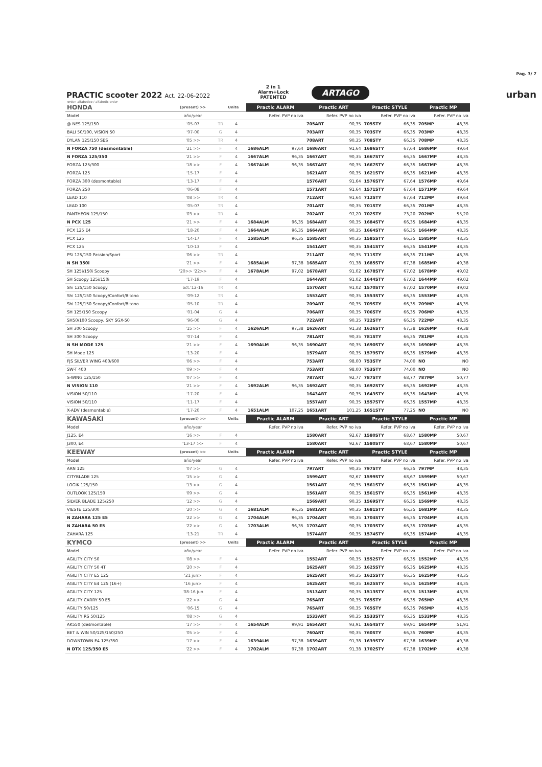PRACTIC scooter 2022 Act. 22-06-2022
2 in 1
Alarm+Lock
PATENTED
ARTAGO
urban
Pag. 3/ 7
orden alfabetico / alfabetic order
| HONDA | (present) >> | | Unite | Practic ALARM | | Practic ART | | Practic STYLE | | Practic MP | |
| Model | año/year | | | Refer. PVP no iva | | Refer. PVP no iva | | Refer. PVP no iva | | Refer. PVP no iva | |
| @ NES 125/150 | '05-07 | TR | 4 | | | 705ART | 90,35 | 705STY | 66,35 | 705MP | 48,35 |
| BALI 50/100, VISION 50 | '97-00 | G | 4 | | | 703ART | 90,35 | 703STY | 66,35 | 703MP | 48,35 |
| DYLAN 125/150 SES | '05 >> | TR | 4 | | | 708ART | 90,35 | 708STY | 66,35 | 708MP | 48,35 |
| N FORZA 750 (desmontable) | '21 >> | F | 4 | 1686ALM | 97,64 | 1686ART | 91,64 | 1686STY | 67,64 | 1686MP | 49,64 |
| N FORZA 125/350 | '21 >> | F | 4 | 1667ALM | 96,35 | 1667ART | 90,35 | 1667STY | 66,35 | 1667MP | 48,35 |
| FORZA 125/300 | '18 >> | F | 4 | 1667ALM | 96,35 | 1667ART | 90,35 | 1667STY | 66,35 | 1667MP | 48,35 |
| FORZA 125 | '15-17 | F | 4 | | | 1621ART | 90,35 | 1621STY | 66,35 | 1621MP | 48,35 |
| FORZA 300 (desmontable) | '13-17 | F | 4 | | | 1576ART | 91,64 | 1576STY | 67,64 | 1576MP | 49,64 |
| FORZA 250 | '06-08 | F | 4 | | | 1571ART | 91,64 | 1571STY | 67,64 | 1571MP | 49,64 |
| LEAD 110 | '08 >> | TR | 4 | | | 712ART | 91,64 | 712STY | 67,64 | 712MP | 49,64 |
| LEAD 100 | '05-07 | TR | 4 | | | 701ART | 90,35 | 701STY | 66,35 | 701MP | 48,35 |
| PANTHEON 125/150 | '03 >> | TR | 4 | | | 702ART | 97,20 | 702STY | 73,20 | 702MP | 55,20 |
| N PCX 125 | '21 >> | F | 4 | 1684ALM | 96,35 | 1684ART | 90,35 | 1684STY | 66,35 | 1684MP | 48,35 |
| PCX 125 E4 | '18-20 | F | 4 | 1664ALM | 96,35 | 1664ART | 90,35 | 1664STY | 66,35 | 1664MP | 48,35 |
| PCX 125 | '14-17 | F | 4 | 1585ALM | 96,35 | 1585ART | 90,35 | 1585STY | 66,35 | 1585MP | 48,35 |
| PCX 125 | '10-13 | F | 4 | | | 1541ART | 90,35 | 1541STY | 66,35 | 1541MP | 48,35 |
| PSi 125/150 Passion/Sport | '06 >> | TR | 4 | | | 711ART | 90,35 | 711STY | 66,35 | 711MP | 48,35 |
| N SH 350i | '21 >> | F | 4 | 1685ALM | 97,38 | 1685ART | 91,38 | 1685STY | 67,38 | 1685MP | 49,38 |
| SH 125i/150i Scoopy | '20>> '22>> | F | 4 | 1678ALM | 97,02 | 1678ART | 91,02 | 1678STY | 67,02 | 1678MP | 49,02 |
| SH Scoopy 125i/150i | '17-19 | F | 4 | | | 1644ART | 91,02 | 1644STY | 67,02 | 1644MP | 49,02 |
| Shi 125/150 Scoopy | oct.'12-16 | TR | 4 | | | 1570ART | 91,02 | 1570STY | 67,02 | 1570MP | 49,02 |
| Shi 125/150 Scoopy/Confort/Bitono | '09-12 | TR | 4 | | | 1553ART | 90,35 | 1553STY | 66,35 | 1553MP | 48,35 |
| Shi 125/150 Scoopy/Confort/Bitono | '05-10 | TR | 4 | | | 709ART | 90,35 | 709STY | 66,35 | 709MP | 48,35 |
| SH 125/150 Scoopy | '01-04 | G | 4 | | | 706ART | 90,35 | 706STY | 66,35 | 706MP | 48,35 |
| SH50/100 Scoopy, SKY SGX-50 | '96-00 | G | 4 | | | 722ART | 90,35 | 722STY | 66,35 | 722MP | 48,35 |
| SH 300 Scoopy | '15 >> | F | 4 | 1626ALM | 97,38 | 1626ART | 91,38 | 1626STY | 67,38 | 1626MP | 49,38 |
| SH 300 Scoopy | '07-14 | F | 4 | | | 781ART | 90,35 | 781STY | 66,35 | 781MP | 48,35 |
| N SH MODE 125 | '21 >> | F | 4 | 1690ALM | 96,35 | 1690ART | 90,35 | 1690STY | 66,35 | 1690MP | 48,35 |
| SH Mode 125 | '13-20 | F | 4 | | | 1579ART | 90,35 | 1579STY | 66,35 | 1579MP | 48,35 |
| FJS SILVER WING 400/600 | '06 >> | F | 4 | | | 753ART | 98,00 | 753STY | 74,00 | NO | NO |
| SW-T 400 | '09 >> | F | 4 | | | 753ART | 98,00 | 753STY | 74,00 | NO | NO |
| S-WING 125/150 | '07 >> | F | 4 | | | 787ART | 92,77 | 787STY | 68,77 | 787MP | 50,77 |
| N VISION 110 | '21 >> | F | 4 | 1692ALM | 96,35 | 1692ART | 90,35 | 1692STY | 66,35 | 1692MP | 48,35 |
| VISION 50/110 | '17-20 | F | 4 | | | 1643ART | 90,35 | 1643STY | 66,35 | 1643MP | 48,35 |
| VISION 50/110 | '11-17 | F | 4 | | | 1557ART | 90,35 | 1557STY | 66,35 | 1557MP | 48,35 |
| X-ADV (desmontable) | '17-20 | F | 4 | 1651ALM | 107,25 | 1651ART | 101,25 | 1651STY | 77,25 | NO | NO |
| KAWASAKI | (present) >> | | Units | Practic ALARM | | Practic ART | | Practic STYLE | | Practic MP | |
| Model | año/year | | | Refer. PVP no iva | | Refer. PVP no iva | | Refer. PVP no iva | | Refer. PVP no iva | |
| J125, E4 | '16 >> | F | 4 | | | 1580ART | 92,67 | 1580STY | 68,67 | 1580MP | 50,67 |
| J300, E4 | '13-17 >> | F | 4 | | | 1580ART | 92,67 | 1580STY | 68,67 | 1580MP | 50,67 |
| KEEWAY | (present) >> | | Units | Practic ALARM | | Practic ART | | Practic STYLE | | Practic MP | |
| Model | año/year | | | Refer. PVP no iva | | Refer. PVP no iva | | Refer. PVP no iva | | Refer. PVP no iva | |
| ARN 125 | '07 >> | G | 4 | | | 797ART | 90,35 | 797STY | 66,35 | 797MP | 48,35 |
| CITYBLADE 125 | '15 >> | G | 4 | | | 1599ART | 92,67 | 1599STY | 68,67 | 1599MP | 50,67 |
| LOGIK 125/150 | '13 >> | G | 4 | | | 1561ART | 90,35 | 1561STY | 66,35 | 1561MP | 48,35 |
| OUTLOOK 125/150 | '09 >> | G | 4 | | | 1561ART | 90,35 | 1561STY | 66,35 | 1561MP | 48,35 |
| SILVER BLADE 125/250 | '12 >> | G | 4 | | | 1569ART | 90,35 | 1569STY | 66,35 | 1569MP | 48,35 |
| VIESTE 125/300 | '20 >> | G | 4 | 1681ALM | 96,35 | 1681ART | 90,35 | 1681STY | 66,35 | 1681MP | 48,35 |
| N ZAHARA 125 E5 | '22 >> | G | 4 | 1704ALM | 96,35 | 1704ART | 90,35 | 1704STY | 66,35 | 1704MP | 48,35 |
| N ZAHARA 50 E5 | '22 >> | G | 4 | 1703ALM | 96,35 | 1703ART | 90,35 | 1703STY | 66,35 | 1703MP | 48,35 |
| ZAHARA 125 | '13-21 | TR | 4 | | | 1574ART | 90,35 | 1574STY | 66,35 | 1574MP | 48,35 |
| KYMCO | (present) >> | | Units | Practic ALARM | | Practic ART | | Practic STYLE | | Practic MP | |
| Model | año/year | | | Refer. PVP no iva | | Refer. PVP no iva | | Refer. PVP no iva | | Refer. PVP no iva | |
| AGILITY CITY 50 | '08 >> | F | 4 | | | 1552ART | 90,35 | 1552STY | 66,35 | 1552MP | 48,35 |
| AGILITY CITY 50 4T | '20 >> | F | 4 | | | 1625ART | 90,35 | 1625STY | 66,35 | 1625MP | 48,35 |
| AGILITY CITY E5 125 | '21 jun> | F | 4 | | | 1625ART | 90,35 | 1625STY | 66,35 | 1625MP | 48,35 |
| AGILITY CITY E4 125 (16+) | '16 jun> | F | 4 | | | 1625ART | 90,35 | 1625STY | 66,35 | 1625MP | 48,35 |
| AGILITY CITY 125 | '08-16 jun | F | 4 | | | 1513ART | 90,35 | 1513STY | 66,35 | 1513MP | 48,35 |
| AGILITY CARRY 50 E5 | '22 >> | G | 4 | | | 765ART | 90,35 | 765STY | 66,35 | 765MP | 48,35 |
| AGILITY 50/125 | '06-15 | G | 4 | | | 765ART | 90,35 | 765STY | 66,35 | 765MP | 48,35 |
| AGILITY RS 50/125 | '08 >> | G | 4 | | | 1533ART | 90,35 | 1533STY | 66,35 | 1533MP | 48,35 |
| AK550 (desmontable) | '17 >> | F | 4 | 1654ALM | 99,91 | 1654ART | 93,91 | 1654STY | 69,91 | 1654MP | 51,91 |
| BET & WIN 50/125/150/250 | '05 >> | F | 4 | | | 760ART | 90,35 | 760STY | 66,35 | 760MP | 48,35 |
| DOWNTOWN E4 125/350 | '17 >> | F | 4 | 1639ALM | 97,38 | 1639ART | 91,38 | 1639STY | 67,38 | 1639MP | 49,38 |
| N DTX 125/350 E5 | '22 >> | F | 4 | 1702ALM | 97,38 | 1702ART | 91,38 | 1702STY | 67,38 | 1702MP | 49,38 |